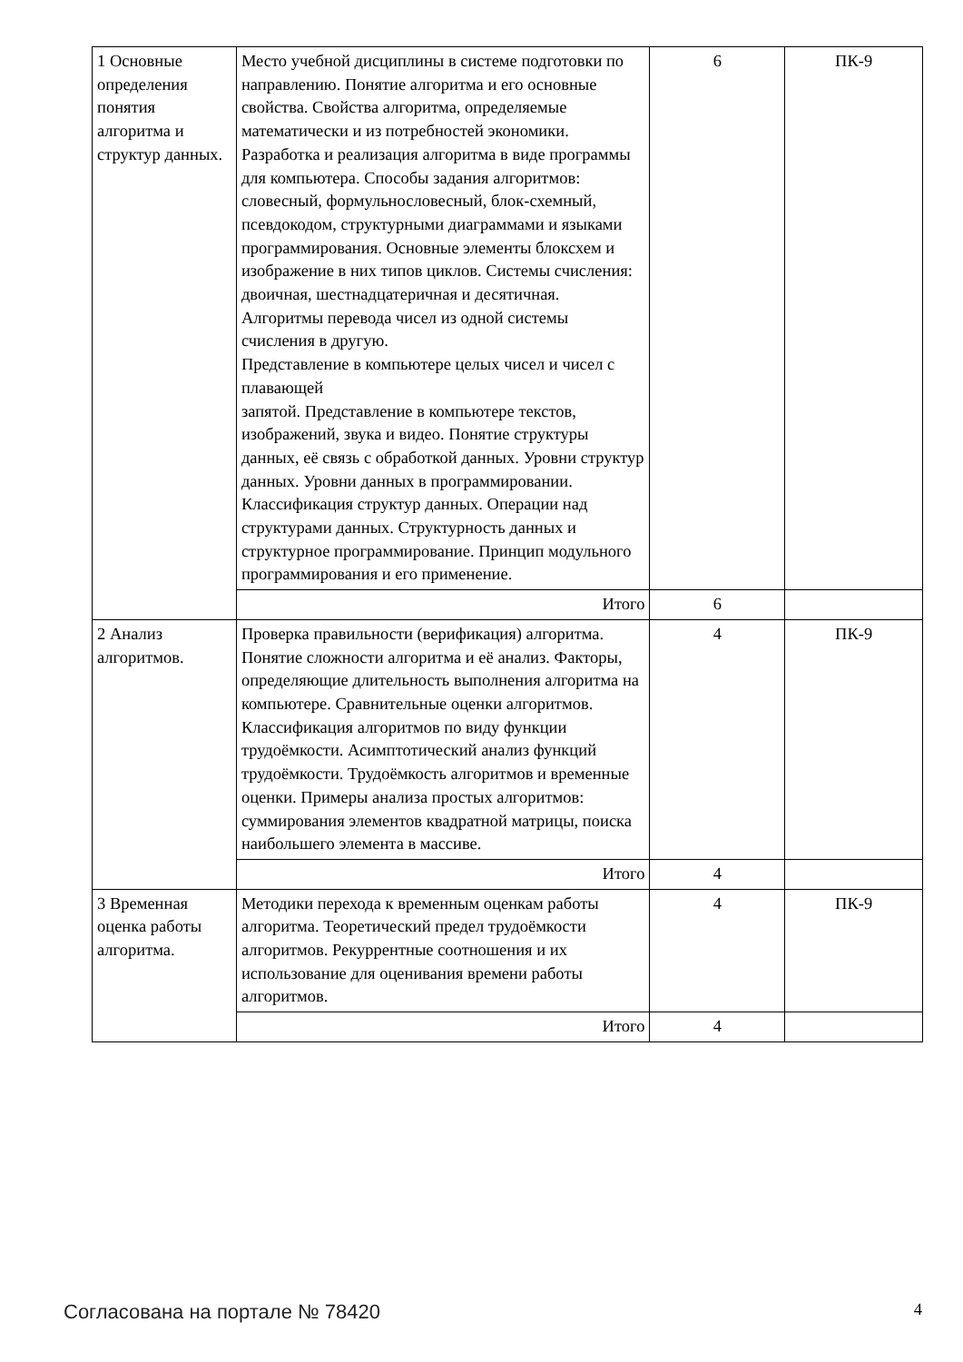| 1 Основные определения понятия алгоритма и структур данных. | Место учебной дисциплины в системе подготовки по направлению. Понятие алгоритма и его основные свойства. Свойства алгоритма, определяемые математически и из потребностей экономики. Разработка и реализация алгоритма в виде программы для компьютера. Способы задания алгоритмов: словесный, формульнословесный, блок-схемный, псевдокодом, структурными диаграммами и языками программирования. Основные элементы блоксхем и изображение в них типов циклов. Системы счисления: двоичная, шестнадцатеричная и десятичная. Алгоритмы перевода чисел из одной системы счисления в другую. Представление в компьютере целых чисел и чисел с плавающей запятой. Представление в компьютере текстов, изображений, звука и видео. Понятие структуры данных, её связь с обработкой данных. Уровни структур данных. Уровни данных в программировании. Классификация структур данных. Операции над структурами данных. Структурность данных и структурное программирование. Принцип модульного программирования и его применение. | 6 | ПК-9 |
| | Итого | 6 | |
| 2 Анализ алгоритмов. | Проверка правильности (верификация) алгоритма. Понятие сложности алгоритма и её анализ. Факторы, определяющие длительность выполнения алгоритма на компьютере. Сравнительные оценки алгоритмов. Классификация алгоритмов по виду функции трудоёмкости. Асимптотический анализ функций трудоёмкости. Трудоёмкость алгоритмов и временные оценки. Примеры анализа простых алгоритмов: суммирования элементов квадратной матрицы, поиска наибольшего элемента в массиве. | 4 | ПК-9 |
| | Итого | 4 | |
| 3 Временная оценка работы алгоритма. | Методики перехода к временным оценкам работы алгоритма. Теоретический предел трудоёмкости алгоритмов. Рекуррентные соотношения и их использование для оценивания времени работы алгоритмов. | 4 | ПК-9 |
| | Итого | 4 | |
Согласована на портале № 78420 4